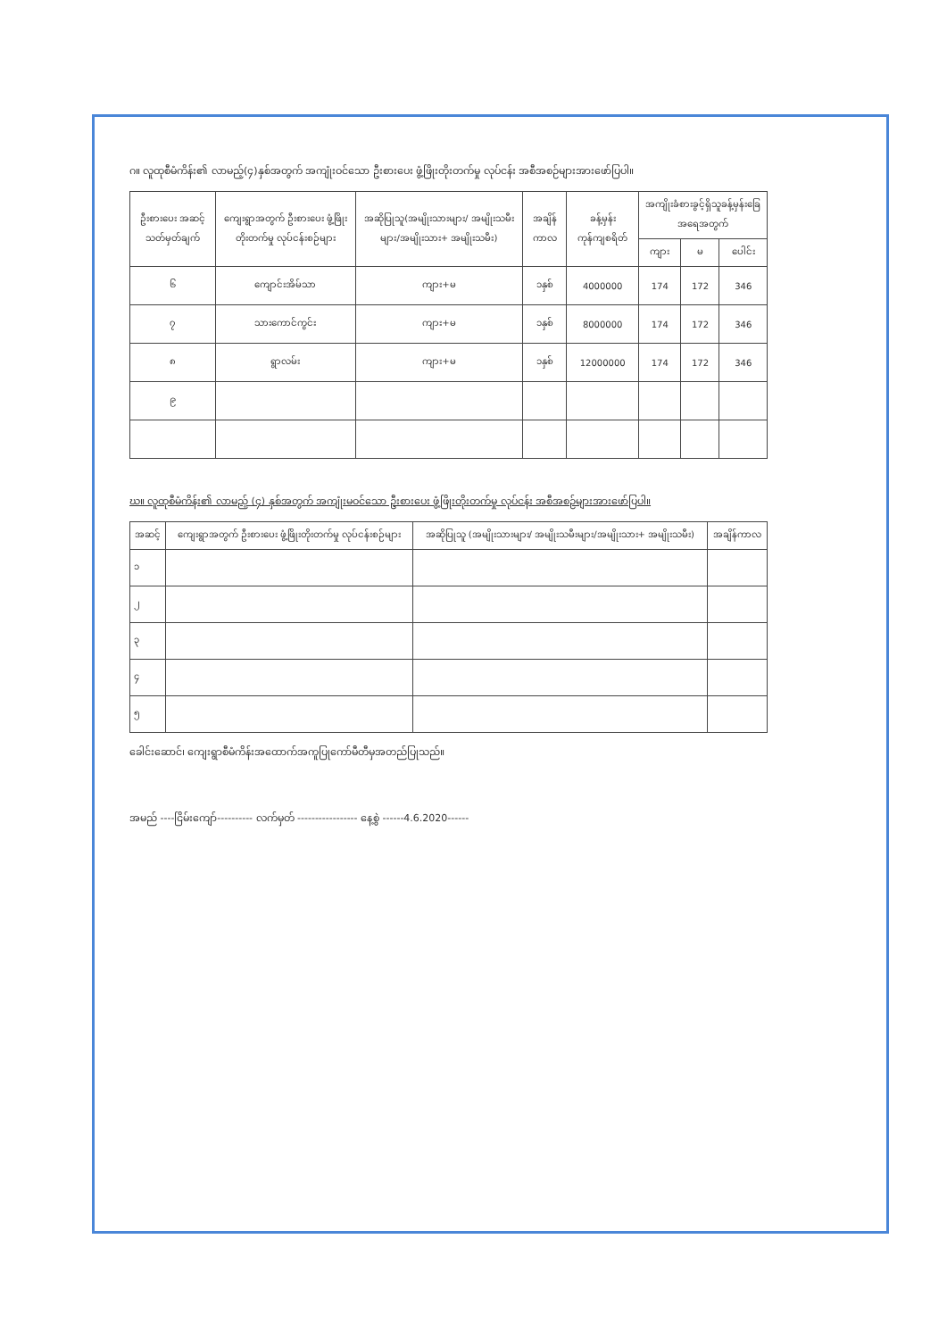ဂ။ လူထုစီမံကိန်း၏ လာမည့်(၄)နှစ်အတွက် အကျုံးဝင်သော ဦးစားပေး ဖွံ့ဖြိုးတိုးတက်မှု လုပ်ငန်း အစီအစဉ်များအားဖော်ပြပါ။
| ဦးစားပေး အဆင့်သတ်မှတ်ချက် | ကျေးရွာအတွက် ဦးစားပေး ဖွံ့ဖြိုးတိုးတက်မှု လုပ်ငန်းစဉ်များ | အဆိုပြုသူ(အမျိုးသားများ/ အမျိုးသမီးများ/အမျိုးသား+ အမျိုးသမီး) | အချိန်ကာလ | ခန့်မှန်း ကုန်ကျစရိတ် | အကျိုးခံစားခွင့်ရှိသူခန့်မှန်းခြေအရေအတွက် | | |
| --- | --- | --- | --- | --- | --- | --- | --- |
| | | | | | ကျား | မ | ပေါင်း |
| ၆ | ကျောင်းအိမ်သာ | ကျား+မ | ၁နှစ် | 4000000 | 174 | 172 | 346 |
| ၇ | သားကောင်ကွင်း | ကျား+မ | ၁နှစ် | 8000000 | 174 | 172 | 346 |
| ၈ | ရွာလမ်း | ကျား+မ | ၁နှစ် | 12000000 | 174 | 172 | 346 |
| ၉ | | | | | | | |
ဃ။ လူထုစီမံကိန်း၏ လာမည့် (၄) နှစ်အတွက် အကျုံးမဝင်သော ဦးစားပေး ဖွံ့ဖြိုးတိုးတက်မှု လုပ်ငန်း အစီအစဉ်များအားဖော်ပြပါ။
| အဆင့် | ကျေးရွာအတွက် ဦးစားပေး ဖွံ့ဖြိုးတိုးတက်မှု လုပ်ငန်းစဉ်များ | အဆိုပြုသူ (အမျိုးသားများ/ အမျိုးသမီးများ/အမျိုးသား+ အမျိုးသမီး) | အချိန်ကာလ |
| --- | --- | --- | --- |
| ၁ | | | |
| ၂ | | | |
| ၃ | | | |
| ၄ | | | |
| ၅ | | | |
ခေါင်းဆောင်၊ ကျေးရွာစီမံကိန်းအထောက်အကူပြုကော်မီတီမှအတည်ပြုသည်။
အမည် ----ငြိမ်းကျော်---------- လက်မှတ် ----------------- နေ့စွဲ ------4.6.2020------